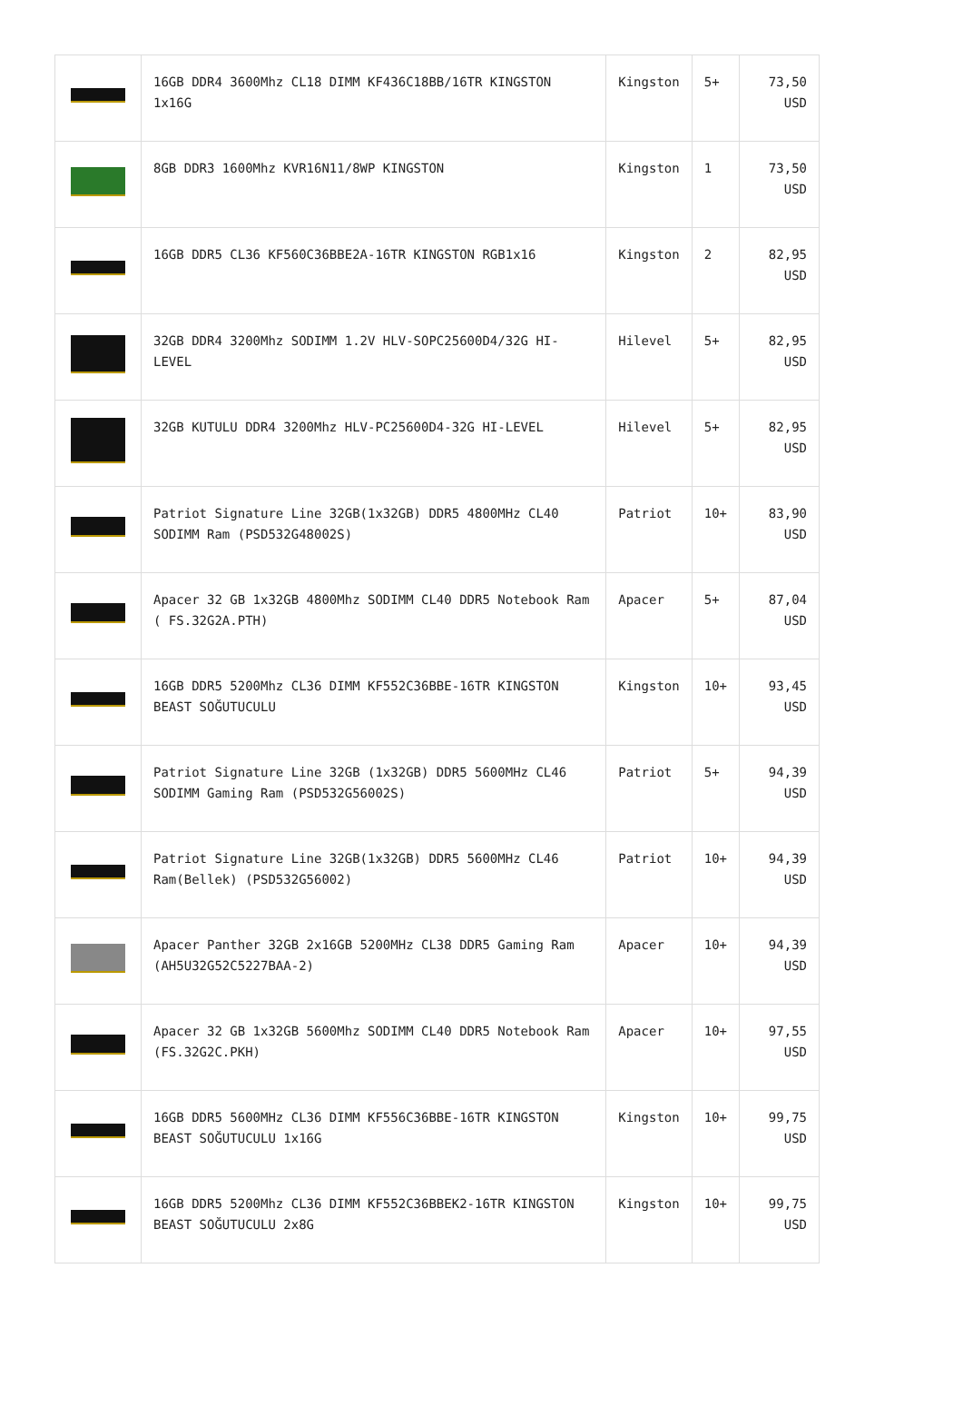| | 16GB DDR4 3600Mhz CL18 DIMM KF436C18BB/16TR KINGSTON 1x16G | Kingston | 5+ | 73,50 USD |
| | 8GB DDR3 1600Mhz KVR16N11/8WP KINGSTON | Kingston | 1 | 73,50 USD |
| | 16GB DDR5 CL36 KF560C36BBE2A-16TR KINGSTON RGB1x16 | Kingston | 2 | 82,95 USD |
| | 32GB DDR4 3200Mhz SODIMM 1.2V HLV-SOPC25600D4/32G HI-LEVEL | Hilevel | 5+ | 82,95 USD |
| | 32GB KUTULU DDR4 3200Mhz HLV-PC25600D4-32G HI-LEVEL | Hilevel | 5+ | 82,95 USD |
| | Patriot Signature Line 32GB(1x32GB) DDR5 4800MHz CL40 SODIMM Ram (PSD532G48002S) | Patriot | 10+ | 83,90 USD |
| | Apacer 32 GB 1x32GB 4800Mhz SODIMM CL40 DDR5 Notebook Ram ( FS.32G2A.PTH) | Apacer | 5+ | 87,04 USD |
| | 16GB DDR5 5200Mhz CL36 DIMM KF552C36BBE-16TR KINGSTON BEAST SOĞUTUCULU | Kingston | 10+ | 93,45 USD |
| | Patriot Signature Line 32GB (1x32GB) DDR5 5600MHz CL46 SODIMM Gaming Ram (PSD532G56002S) | Patriot | 5+ | 94,39 USD |
| | Patriot Signature Line 32GB(1x32GB) DDR5 5600MHz CL46 Ram(Bellek) (PSD532G56002) | Patriot | 10+ | 94,39 USD |
| | Apacer Panther 32GB 2x16GB 5200MHz CL38 DDR5 Gaming Ram (AH5U32G52C5227BAA-2) | Apacer | 10+ | 94,39 USD |
| | Apacer 32 GB 1x32GB 5600Mhz SODIMM CL40 DDR5 Notebook Ram (FS.32G2C.PKH) | Apacer | 10+ | 97,55 USD |
| | 16GB DDR5 5600MHz CL36 DIMM KF556C36BBE-16TR KINGSTON BEAST SOĞUTUCULU 1x16G | Kingston | 10+ | 99,75 USD |
| | 16GB DDR5 5200Mhz CL36 DIMM KF552C36BBEK2-16TR KINGSTON BEAST SOĞUTUCULU 2x8G | Kingston | 10+ | 99,75 USD |